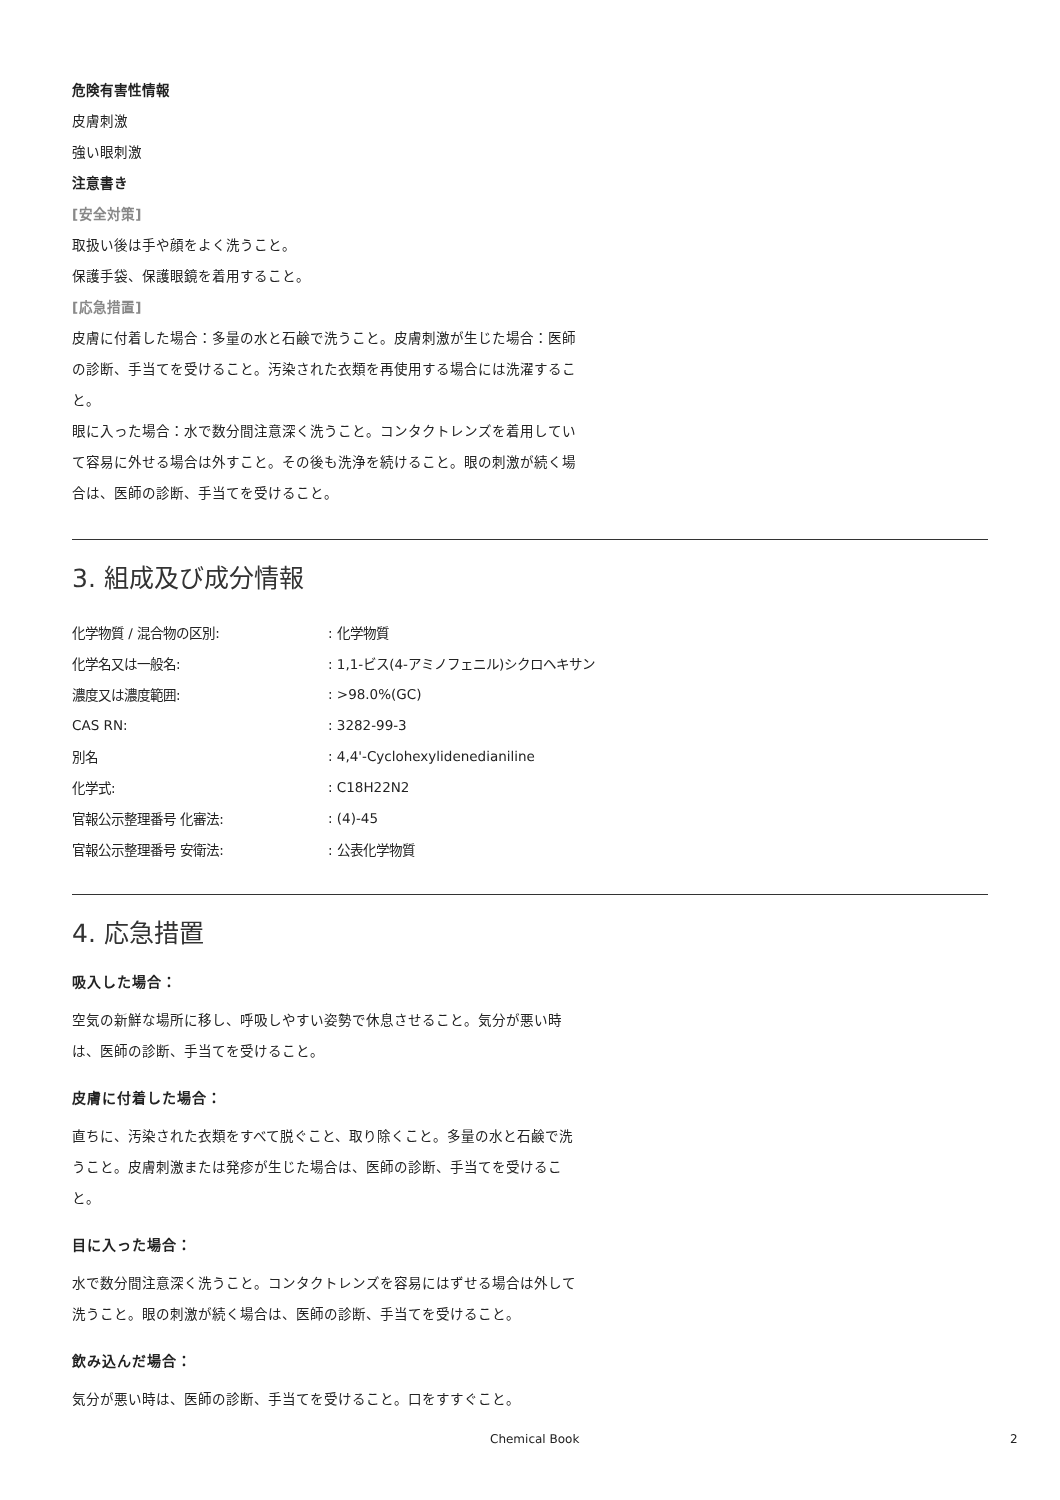危険有害性情報
皮膚刺激
強い眼刺激
注意書き
[安全対策]
取扱い後は手や顔をよく洗うこと。
保護手袋、保護眼鏡を着用すること。
[応急措置]
皮膚に付着した場合：多量の水と石鹸で洗うこと。皮膚刺激が生じた場合：医師の診断、手当てを受けること。汚染された衣類を再使用する場合には洗濯すること。
眼に入った場合：水で数分間注意深く洗うこと。コンタクトレンズを着用していて容易に外せる場合は外すこと。その後も洗浄を続けること。眼の刺激が続く場合は、医師の診断、手当てを受けること。
3. 組成及び成分情報
| 化学物質 / 混合物の区別: | : 化学物質 |
| 化学名又は一般名: | : 1,1-ビス(4-アミノフェニル)シクロヘキサン |
| 濃度又は濃度範囲: | : >98.0%(GC) |
| CAS RN: | : 3282-99-3 |
| 別名 | : 4,4'-Cyclohexylidenedianiline |
| 化学式: | : C18H22N2 |
| 官報公示整理番号 化審法: | : (4)-45 |
| 官報公示整理番号 安衛法: | : 公表化学物質 |
4. 応急措置
吸入した場合：
空気の新鮮な場所に移し、呼吸しやすい姿勢で休息させること。気分が悪い時は、医師の診断、手当てを受けること。
皮膚に付着した場合：
直ちに、汚染された衣類をすべて脱ぐこと、取り除くこと。多量の水と石鹸で洗うこと。皮膚刺激または発疹が生じた場合は、医師の診断、手当てを受けること。
目に入った場合：
水で数分間注意深く洗うこと。コンタクトレンズを容易にはずせる場合は外して洗うこと。眼の刺激が続く場合は、医師の診断、手当てを受けること。
飲み込んだ場合：
気分が悪い時は、医師の診断、手当てを受けること。口をすすぐこと。
Chemical Book 2